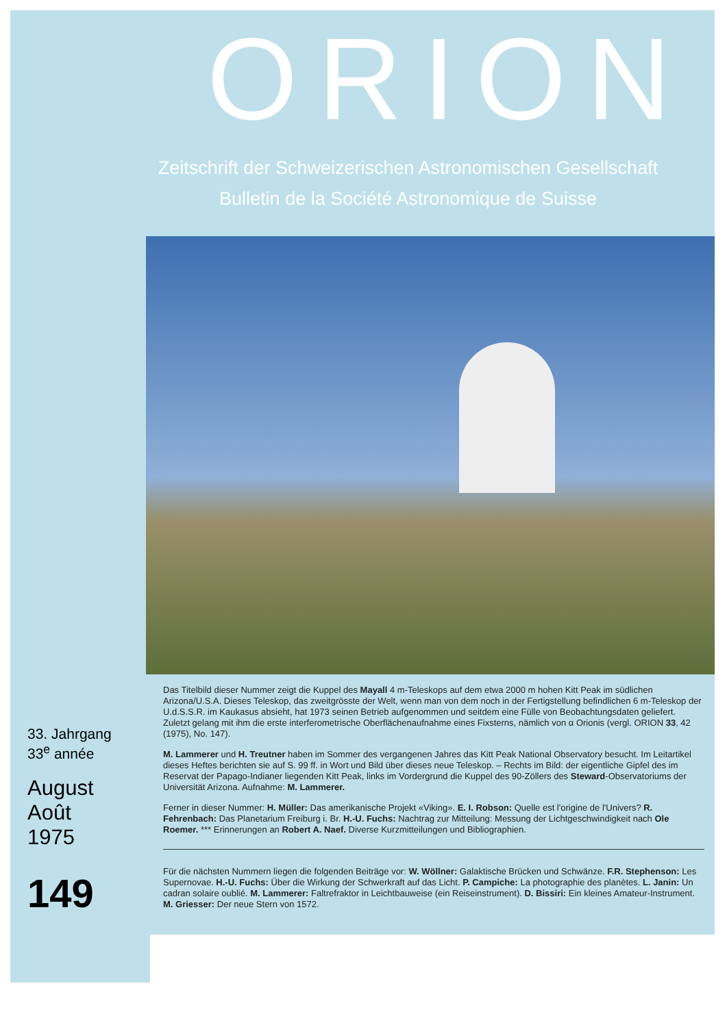ORION
Zeitschrift der Schweizerischen Astronomischen Gesellschaft
Bulletin de la Société Astronomique de Suisse
33. Jahrgang
33<sup>e</sup> année
August
Août
1975
149
Das Titelbild dieser Nummer zeigt die Kuppel des Mayall 4 m-Teleskops auf dem etwa 2000 m hohen Kitt Peak im südlichen Arizona/U.S.A. Dieses Teleskop, das zweitgrösste der Welt, wenn man von dem noch in der Fertigstellung befindlichen 6 m-Teleskop der U.d.S.S.R. im Kaukasus absieht, hat 1973 seinen Betrieb aufgenommen und seitdem eine Fülle von Beobachtungsdaten geliefert. Zuletzt gelang mit ihm die erste interferometrische Oberflächenaufnahme eines Fixsterns, nämlich von α Orionis (vergl. ORION 33, 42 (1975), No. 147).
M. Lammerer und H. Treutner haben im Sommer des vergangenen Jahres das Kitt Peak National Observatory besucht. Im Leitartikel dieses Heftes berichten sie auf S. 99 ff. in Wort und Bild über dieses neue Teleskop. – Rechts im Bild: der eigentliche Gipfel des im Reservat der Papago-Indianer liegenden Kitt Peak, links im Vordergrund die Kuppel des 90-Zöllers des Steward-Observatoriums der Universität Arizona. Aufnahme: M. Lammerer.
Ferner in dieser Nummer: H. Müller: Das amerikanische Projekt «Viking». E. I. Robson: Quelle est l'origine de l'Univers? R. Fehrenbach: Das Planetarium Freiburg i. Br. H.-U. Fuchs: Nachtrag zur Mitteilung: Messung der Lichtgeschwindigkeit nach Ole Roemer. *** Erinnerungen an Robert A. Naef. Diverse Kurzmitteilungen und Bibliographien.
Für die nächsten Nummern liegen die folgenden Beiträge vor: W. Wöllner: Galaktische Brücken und Schwänze. F.R. Stephenson: Les Supernovae. H.-U. Fuchs: Über die Wirkung der Schwerkraft auf das Licht. P. Campiche: La photographie des planètes. L. Janin: Un cadran solaire oublié. M. Lammerer: Faltrefraktor in Leichtbauweise (ein Reiseinstrument). D. Bissiri: Ein kleines Amateur-Instrument. M. Griesser: Der neue Stern von 1572.